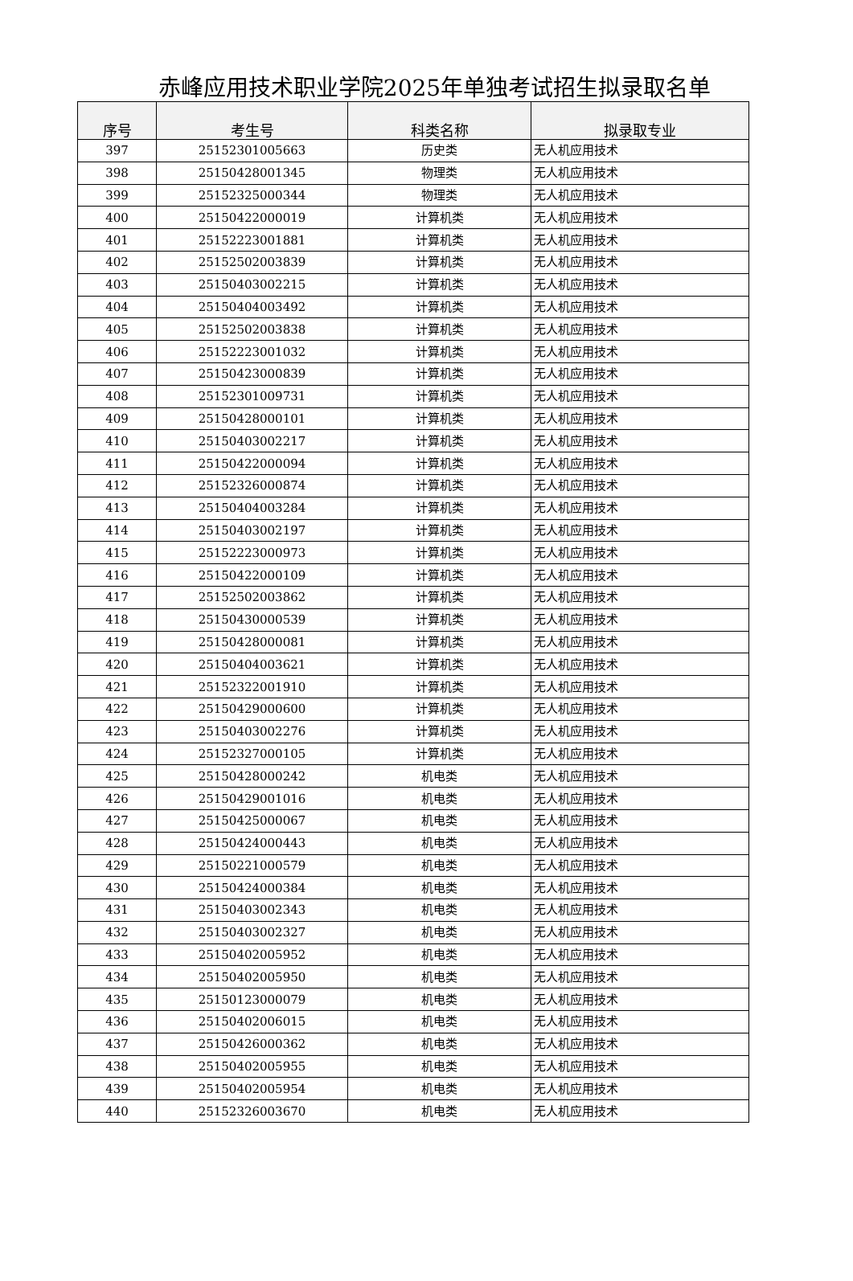赤峰应用技术职业学院2025年单独考试招生拟录取名单
| 序号 | 考生号 | 科类名称 | 拟录取专业 |
| --- | --- | --- | --- |
| 397 | 25152301005663 | 历史类 | 无人机应用技术 |
| 398 | 25150428001345 | 物理类 | 无人机应用技术 |
| 399 | 25152325000344 | 物理类 | 无人机应用技术 |
| 400 | 25150422000019 | 计算机类 | 无人机应用技术 |
| 401 | 25152223001881 | 计算机类 | 无人机应用技术 |
| 402 | 25152502003839 | 计算机类 | 无人机应用技术 |
| 403 | 25150403002215 | 计算机类 | 无人机应用技术 |
| 404 | 25150404003492 | 计算机类 | 无人机应用技术 |
| 405 | 25152502003838 | 计算机类 | 无人机应用技术 |
| 406 | 25152223001032 | 计算机类 | 无人机应用技术 |
| 407 | 25150423000839 | 计算机类 | 无人机应用技术 |
| 408 | 25152301009731 | 计算机类 | 无人机应用技术 |
| 409 | 25150428000101 | 计算机类 | 无人机应用技术 |
| 410 | 25150403002217 | 计算机类 | 无人机应用技术 |
| 411 | 25150422000094 | 计算机类 | 无人机应用技术 |
| 412 | 25152326000874 | 计算机类 | 无人机应用技术 |
| 413 | 25150404003284 | 计算机类 | 无人机应用技术 |
| 414 | 25150403002197 | 计算机类 | 无人机应用技术 |
| 415 | 25152223000973 | 计算机类 | 无人机应用技术 |
| 416 | 25150422000109 | 计算机类 | 无人机应用技术 |
| 417 | 25152502003862 | 计算机类 | 无人机应用技术 |
| 418 | 25150430000539 | 计算机类 | 无人机应用技术 |
| 419 | 25150428000081 | 计算机类 | 无人机应用技术 |
| 420 | 25150404003621 | 计算机类 | 无人机应用技术 |
| 421 | 25152322001910 | 计算机类 | 无人机应用技术 |
| 422 | 25150429000600 | 计算机类 | 无人机应用技术 |
| 423 | 25150403002276 | 计算机类 | 无人机应用技术 |
| 424 | 25152327000105 | 计算机类 | 无人机应用技术 |
| 425 | 25150428000242 | 机电类 | 无人机应用技术 |
| 426 | 25150429001016 | 机电类 | 无人机应用技术 |
| 427 | 25150425000067 | 机电类 | 无人机应用技术 |
| 428 | 25150424000443 | 机电类 | 无人机应用技术 |
| 429 | 25150221000579 | 机电类 | 无人机应用技术 |
| 430 | 25150424000384 | 机电类 | 无人机应用技术 |
| 431 | 25150403002343 | 机电类 | 无人机应用技术 |
| 432 | 25150403002327 | 机电类 | 无人机应用技术 |
| 433 | 25150402005952 | 机电类 | 无人机应用技术 |
| 434 | 25150402005950 | 机电类 | 无人机应用技术 |
| 435 | 25150123000079 | 机电类 | 无人机应用技术 |
| 436 | 25150402006015 | 机电类 | 无人机应用技术 |
| 437 | 25150426000362 | 机电类 | 无人机应用技术 |
| 438 | 25150402005955 | 机电类 | 无人机应用技术 |
| 439 | 25150402005954 | 机电类 | 无人机应用技术 |
| 440 | 25152326003670 | 机电类 | 无人机应用技术 |